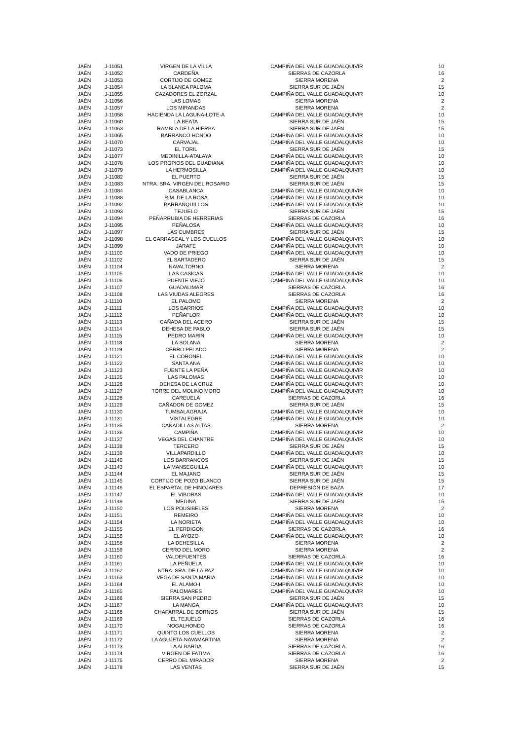| JAÉN | J-11051 | VIRGEN DE LA VILLA | CAMPIÑA DEL VALLE GUADALQUIVIR | 10 |
| JAÉN | J-11052 | CARDEÑA | SIERRAS DE CAZORLA | 16 |
| JAÉN | J-11053 | CORTIJO DE GOMEZ | SIERRA MORENA | 2 |
| JAÉN | J-11054 | LA BLANCA PALOMA | SIERRA SUR DE JAÉN | 15 |
| JAÉN | J-11055 | CAZADORES EL ZORZAL | CAMPIÑA DEL VALLE GUADALQUIVIR | 10 |
| JAÉN | J-11056 | LAS LOMAS | SIERRA MORENA | 2 |
| JAÉN | J-11057 | LOS MIRANDAS | SIERRA MORENA | 2 |
| JAÉN | J-11058 | HACIENDA LA LAGUNA-LOTE-A | CAMPIÑA DEL VALLE GUADALQUIVIR | 10 |
| JAÉN | J-11060 | LA BEATA | SIERRA SUR DE JAÉN | 15 |
| JAÉN | J-11063 | RAMBLA DE LA HIERBA | SIERRA SUR DE JAÉN | 15 |
| JAÉN | J-11065 | BARRANCO HONDO | CAMPIÑA DEL VALLE GUADALQUIVIR | 10 |
| JAÉN | J-11070 | CARVAJAL | CAMPIÑA DEL VALLE GUADALQUIVIR | 10 |
| JAÉN | J-11073 | EL TORIL | SIERRA SUR DE JAÉN | 15 |
| JAÉN | J-11077 | MEDINILLA-ATALAYA | CAMPIÑA DEL VALLE GUADALQUIVIR | 10 |
| JAÉN | J-11078 | LOS PROPIOS DEL GUADIANA | CAMPIÑA DEL VALLE GUADALQUIVIR | 10 |
| JAÉN | J-11079 | LA HERMOSILLA | CAMPIÑA DEL VALLE GUADALQUIVIR | 10 |
| JAÉN | J-11082 | EL PUERTO | SIERRA SUR DE JAÉN | 15 |
| JAÉN | J-11083 | NTRA. SRA. VIRGEN DEL ROSARIO | SIERRA SUR DE JAÉN | 15 |
| JAÉN | J-11084 | CASABLANCA | CAMPIÑA DEL VALLE GUADALQUIVIR | 10 |
| JAÉN | J-11088 | R.M. DE LA ROSA | CAMPIÑA DEL VALLE GUADALQUIVIR | 10 |
| JAÉN | J-11092 | BARRANQUILLOS | CAMPIÑA DEL VALLE GUADALQUIVIR | 10 |
| JAÉN | J-11093 | TEJUELO | SIERRA SUR DE JAÉN | 15 |
| JAÉN | J-11094 | PEÑARRUBIA DE HERRERIAS | SIERRAS DE CAZORLA | 16 |
| JAÉN | J-11095 | PEÑALOSA | CAMPIÑA DEL VALLE GUADALQUIVIR | 10 |
| JAÉN | J-11097 | LAS CUMBRES | SIERRA SUR DE JAÉN | 15 |
| JAÉN | J-11098 | EL CARRASCAL Y LOS CUELLOS | CAMPIÑA DEL VALLE GUADALQUIVIR | 10 |
| JAÉN | J-11099 | JARAFE | CAMPIÑA DEL VALLE GUADALQUIVIR | 10 |
| JAÉN | J-11100 | VADO DE PRIEGO | CAMPIÑA DEL VALLE GUADALQUIVIR | 10 |
| JAÉN | J-11102 | EL SARTADERO | SIERRA SUR DE JAÉN | 15 |
| JAÉN | J-11104 | NAVALTORNO | SIERRA MORENA | 2 |
| JAÉN | J-11105 | LAS CASICAS | CAMPIÑA DEL VALLE GUADALQUIVIR | 10 |
| JAÉN | J-11106 | PUENTE VIEJO | CAMPIÑA DEL VALLE GUADALQUIVIR | 10 |
| JAÉN | J-11107 | GUADALIMAR | SIERRAS DE CAZORLA | 16 |
| JAÉN | J-11108 | LAS VIUDAS ALEGRES | SIERRAS DE CAZORLA | 16 |
| JAÉN | J-11110 | EL PALOMO | SIERRA MORENA | 2 |
| JAÉN | J-11111 | LOS BARRIOS | CAMPIÑA DEL VALLE GUADALQUIVIR | 10 |
| JAÉN | J-11112 | PEÑAFLOR | CAMPIÑA DEL VALLE GUADALQUIVIR | 10 |
| JAÉN | J-11113 | CAÑADA DEL ACERO | SIERRA SUR DE JAÉN | 15 |
| JAÉN | J-11114 | DEHESA DE PABLO | SIERRA SUR DE JAÉN | 15 |
| JAÉN | J-11115 | PEDRO MARIN | CAMPIÑA DEL VALLE GUADALQUIVIR | 10 |
| JAÉN | J-11118 | LA SOLANA | SIERRA MORENA | 2 |
| JAÉN | J-11119 | CERRO PELADO | SIERRA MORENA | 2 |
| JAÉN | J-11121 | EL CORONEL | CAMPIÑA DEL VALLE GUADALQUIVIR | 10 |
| JAÉN | J-11122 | SANTA ANA | CAMPIÑA DEL VALLE GUADALQUIVIR | 10 |
| JAÉN | J-11123 | FUENTE LA PEÑA | CAMPIÑA DEL VALLE GUADALQUIVIR | 10 |
| JAÉN | J-11125 | LAS PALOMAS | CAMPIÑA DEL VALLE GUADALQUIVIR | 10 |
| JAÉN | J-11126 | DEHESA DE LA CRUZ | CAMPIÑA DEL VALLE GUADALQUIVIR | 10 |
| JAÉN | J-11127 | TORRE DEL MOLINO MORO | CAMPIÑA DEL VALLE GUADALQUIVIR | 10 |
| JAÉN | J-11128 | CAREUELA | SIERRAS DE CAZORLA | 16 |
| JAÉN | J-11129 | CAÑADON DE GOMEZ | SIERRA SUR DE JAÉN | 15 |
| JAÉN | J-11130 | TUMBALAGRAJA | CAMPIÑA DEL VALLE GUADALQUIVIR | 10 |
| JAÉN | J-11131 | VISTALEGRE | CAMPIÑA DEL VALLE GUADALQUIVIR | 10 |
| JAÉN | J-11135 | CAÑADILLAS ALTAS | SIERRA MORENA | 2 |
| JAÉN | J-11136 | CAMPIÑA | CAMPIÑA DEL VALLE GUADALQUIVIR | 10 |
| JAÉN | J-11137 | VEGAS DEL CHANTRE | CAMPIÑA DEL VALLE GUADALQUIVIR | 10 |
| JAÉN | J-11138 | TERCERO | SIERRA SUR DE JAÉN | 15 |
| JAÉN | J-11139 | VILLAPARDILLO | CAMPIÑA DEL VALLE GUADALQUIVIR | 10 |
| JAÉN | J-11140 | LOS BARRANCOS | SIERRA SUR DE JAÉN | 15 |
| JAÉN | J-11143 | LA MANSEGUILLA | CAMPIÑA DEL VALLE GUADALQUIVIR | 10 |
| JAÉN | J-11144 | EL MAJANO | SIERRA SUR DE JAÉN | 15 |
| JAÉN | J-11145 | CORTIJO DE POZO BLANCO | SIERRA SUR DE JAÉN | 15 |
| JAÉN | J-11146 | EL ESPARTAL DE HINOJARES | DEPRESIÓN DE BAZA | 17 |
| JAÉN | J-11147 | EL VIBORAS | CAMPIÑA DEL VALLE GUADALQUIVIR | 10 |
| JAÉN | J-11149 | MEDINA | SIERRA SUR DE JAÉN | 15 |
| JAÉN | J-11150 | LOS POUSIBELES | SIERRA MORENA | 2 |
| JAÉN | J-11151 | REMEIRO | CAMPIÑA DEL VALLE GUADALQUIVIR | 10 |
| JAÉN | J-11154 | LA NORIETA | CAMPIÑA DEL VALLE GUADALQUIVIR | 10 |
| JAÉN | J-11155 | EL PERDIGON | SIERRAS DE CAZORLA | 16 |
| JAÉN | J-11156 | EL AYOZO | CAMPIÑA DEL VALLE GUADALQUIVIR | 10 |
| JAÉN | J-11158 | LA DEHESILLA | SIERRA MORENA | 2 |
| JAÉN | J-11159 | CERRO DEL MORO | SIERRA MORENA | 2 |
| JAÉN | J-11160 | VALDEFUENTES | SIERRAS DE CAZORLA | 16 |
| JAÉN | J-11161 | LA PEÑUELA | CAMPIÑA DEL VALLE GUADALQUIVIR | 10 |
| JAÉN | J-11162 | NTRA. SRA. DE LA PAZ | CAMPIÑA DEL VALLE GUADALQUIVIR | 10 |
| JAÉN | J-11163 | VEGA DE SANTA MARIA | CAMPIÑA DEL VALLE GUADALQUIVIR | 10 |
| JAÉN | J-11164 | EL ALAMO-I | CAMPIÑA DEL VALLE GUADALQUIVIR | 10 |
| JAÉN | J-11165 | PALOMARES | CAMPIÑA DEL VALLE GUADALQUIVIR | 10 |
| JAÉN | J-11166 | SIERRA SAN PEDRO | SIERRA SUR DE JAÉN | 15 |
| JAÉN | J-11167 | LA MANGA | CAMPIÑA DEL VALLE GUADALQUIVIR | 10 |
| JAÉN | J-11168 | CHAPARRAL DE BORNOS | SIERRA SUR DE JAÉN | 15 |
| JAÉN | J-11169 | EL TEJUELO | SIERRAS DE CAZORLA | 16 |
| JAÉN | J-11170 | NOGALHONDO | SIERRAS DE CAZORLA | 16 |
| JAÉN | J-11171 | QUINTO LOS CUELLOS | SIERRA MORENA | 2 |
| JAÉN | J-11172 | LA AGUJETA-NAVAMARTINA | SIERRA MORENA | 2 |
| JAÉN | J-11173 | LA ALBARDA | SIERRAS DE CAZORLA | 16 |
| JAÉN | J-11174 | VIRGEN DE FATIMA | SIERRAS DE CAZORLA | 16 |
| JAÉN | J-11175 | CERRO DEL MIRADOR | SIERRA MORENA | 2 |
| JAÉN | J-11178 | LAS VENTAS | SIERRA SUR DE JAÉN | 15 |